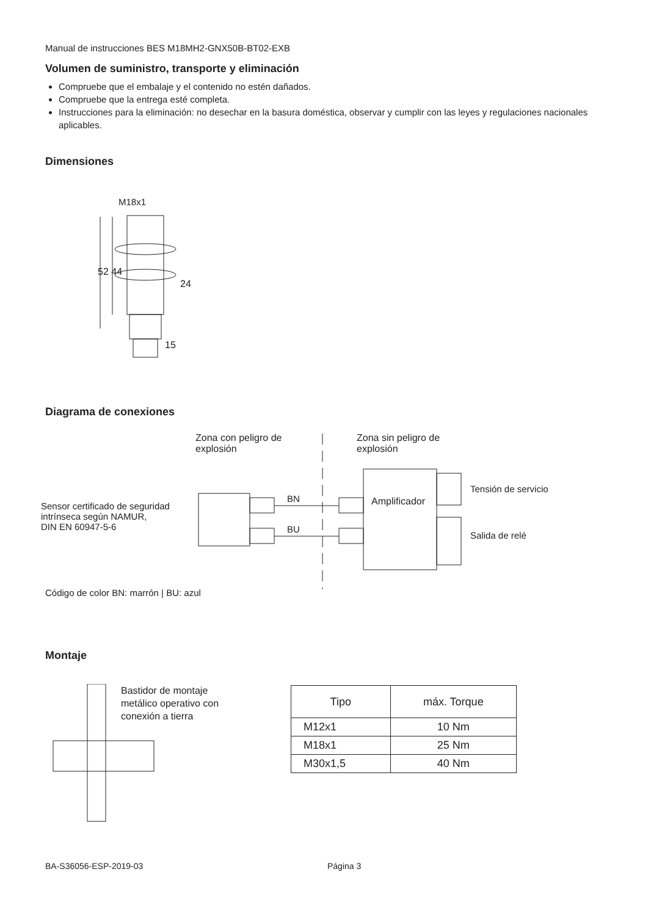Manual de instrucciones BES M18MH2-GNX50B-BT02-EXB
Volumen de suministro, transporte y eliminación
Compruebe que el embalaje y el contenido no estén dañados.
Compruebe que la entrega esté completa.
Instrucciones para la eliminación: no desechar en la basura doméstica, observar y cumplir con las leyes y regulaciones nacionales aplicables.
Dimensiones
M18x1
24
52 44
15
Diagrama de conexiones
Zona con peligro de
explosión
Zona sin peligro de
explosión
Sensor certificado de seguridad
intrínseca según NAMUR,
DIN EN 60947-5-6
BN
BU
Amplificador
Tensión de servicio
Salida de relé
Código de color BN: marrón | BU: azul
Montaje
Bastidor de montaje
metálico operativo con
conexión a tierra
| Tipo | máx. Torque |
| --- | --- |
| M12x1 | 10 Nm |
| M18x1 | 25 Nm |
| M30x1,5 | 40 Nm |
BA-S36056-ESP-2019-03 Página 3